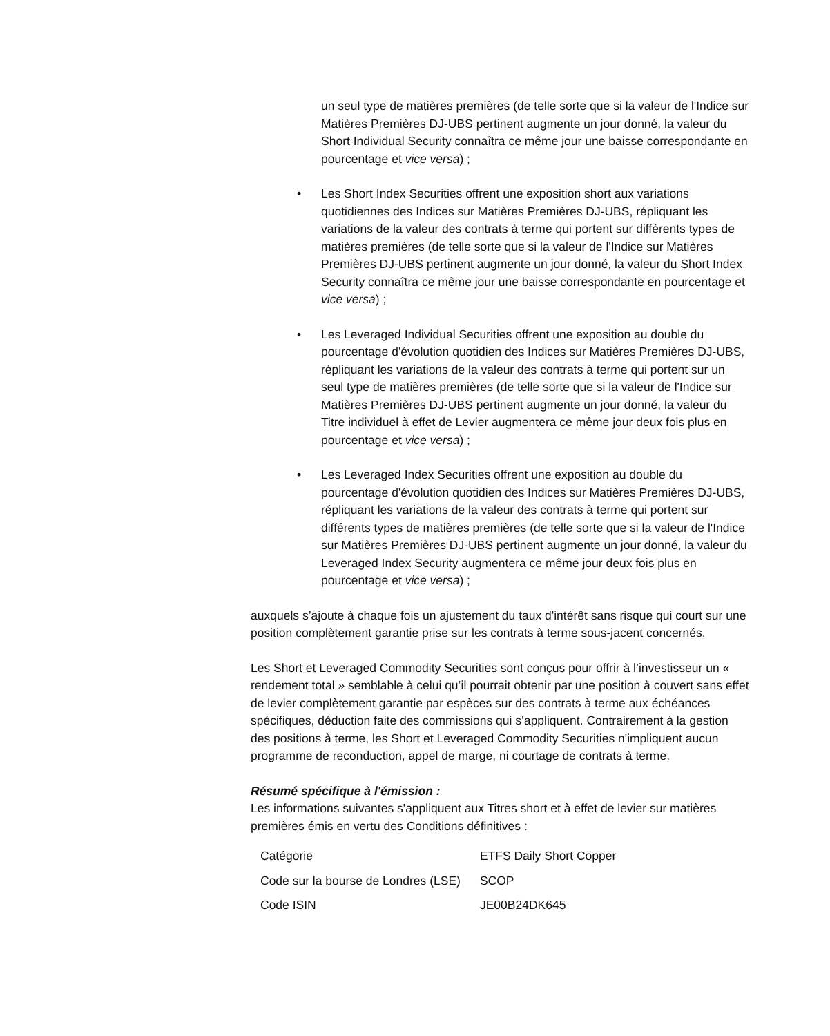un seul type de matières premières (de telle sorte que si la valeur de l'Indice sur Matières Premières DJ-UBS pertinent augmente un jour donné, la valeur du Short Individual Security connaîtra ce même jour une baisse correspondante en pourcentage et vice versa) ;
• Les Short Index Securities offrent une exposition short aux variations quotidiennes des Indices sur Matières Premières DJ-UBS, répliquant les variations de la valeur des contrats à terme qui portent sur différents types de matières premières (de telle sorte que si la valeur de l'Indice sur Matières Premières DJ-UBS pertinent augmente un jour donné, la valeur du Short Index Security connaîtra ce même jour une baisse correspondante en pourcentage et vice versa) ;
• Les Leveraged Individual Securities offrent une exposition au double du pourcentage d'évolution quotidien des Indices sur Matières Premières DJ-UBS, répliquant les variations de la valeur des contrats à terme qui portent sur un seul type de matières premières (de telle sorte que si la valeur de l'Indice sur Matières Premières DJ-UBS pertinent augmente un jour donné, la valeur du Titre individuel à effet de Levier augmentera ce même jour deux fois plus en pourcentage et vice versa) ;
• Les Leveraged Index Securities offrent une exposition au double du pourcentage d'évolution quotidien des Indices sur Matières Premières DJ-UBS, répliquant les variations de la valeur des contrats à terme qui portent sur différents types de matières premières (de telle sorte que si la valeur de l'Indice sur Matières Premières DJ-UBS pertinent augmente un jour donné, la valeur du Leveraged Index Security augmentera ce même jour deux fois plus en pourcentage et vice versa) ;
auxquels s’ajoute à chaque fois un ajustement du taux d'intérêt sans risque qui court sur une position complètement garantie prise sur les contrats à terme sous-jacent concernés.
Les Short et Leveraged Commodity Securities sont conçus pour offrir à l’investisseur un « rendement total » semblable à celui qu’il pourrait obtenir par une position à couvert sans effet de levier complètement garantie par espèces sur des contrats à terme aux échéances spécifiques, déduction faite des commissions qui s’appliquent. Contrairement à la gestion des positions à terme, les Short et Leveraged Commodity Securities n'impliquent aucun programme de reconduction, appel de marge, ni courtage de contrats à terme.
Résumé spécifique à l'émission :
Les informations suivantes s'appliquent aux Titres short et à effet de levier sur matières premières émis en vertu des Conditions définitives :
| Catégorie | ETFS Daily Short Copper |
| Code sur la bourse de Londres (LSE) | SCOP |
| Code ISIN | JE00B24DK645 |